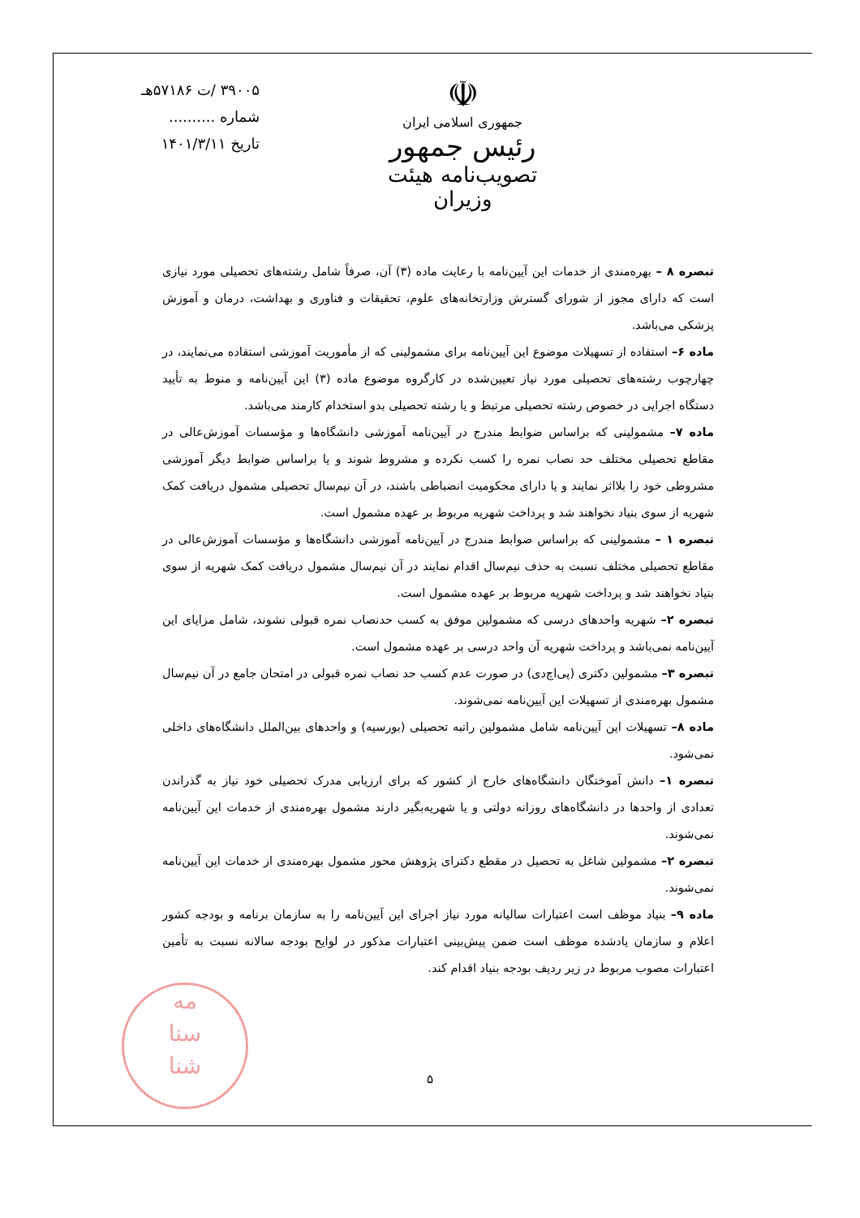۳۹۰۰۵ /ت ۵۷۱۸۶هـ
شماره ..........
تاریخ ۱۴۰۱/۳/۱۱
☫
جمهوری اسلامی ایران
رئیس جمهور
تصویب‌نامه هیئت وزیران
تبصره ۸ – بهره‌مندی از خدمات این آیین‌نامه با رعایت ماده (۳) آن، صرفاً شامل رشته‌های تحصیلی مورد نیازی است که دارای مجوز از شورای گسترش وزارتخانه‌های علوم، تحقیقات و فناوری و بهداشت، درمان و آموزش پزشکی می‌باشد.
ماده ۶– استفاده از تسهیلات موضوع این آیین‌نامه برای مشمولینی که از مأموریت آموزشی استفاده می‌نمایند، در چهارچوب رشته‌های تحصیلی مورد نیاز تعیین‌شده در کارگروه موضوع ماده (۳) این آیین‌نامه و منوط به تأیید دستگاه اجرایی در خصوص رشته تحصیلی مرتبط و یا رشته تحصیلی بدو استخدام کارمند می‌باشد.
ماده ۷– مشمولینی که براساس ضوابط مندرج در آیین‌نامه آموزشی دانشگاه‌ها و مؤسسات آموزش‌عالی در مقاطع تحصیلی مختلف حد نصاب نمره را کسب نکرده و مشروط شوند و یا براساس ضوابط دیگر آموزشی مشروطی خود را بلااثر نمایند و یا دارای محکومیت انضباطی باشند، در آن نیم‌سال تحصیلی مشمول دریافت کمک شهریه از سوی بنیاد نخواهند شد و پرداخت شهریه مربوط بر عهده مشمول است.
تبصره ۱ – مشمولینی که براساس ضوابط مندرج در آیین‌نامه آموزشی دانشگاه‌ها و مؤسسات آموزش‌عالی در مقاطع تحصیلی مختلف نسبت به حذف نیم‌سال اقدام نمایند در آن نیم‌سال مشمول دریافت کمک شهریه از سوی بنیاد نخواهند شد و پرداخت شهریه مربوط بر عهده مشمول است.
تبصره ۲– شهریه واحدهای درسی که مشمولین موفق به کسب حدنصاب نمره قبولی نشوند، شامل مزایای این آیین‌نامه نمی‌باشد و پرداخت شهریه آن واحد درسی بر عهده مشمول است.
تبصره ۳– مشمولین دکتری (پی‌اچ‌دی) در صورت عدم کسب حد نصاب نمره قبولی در امتحان جامع در آن نیم‌سال مشمول بهره‌مندی از تسهیلات این آیین‌نامه نمی‌شوند.
ماده ۸– تسهیلات این آیین‌نامه شامل مشمولین راتبه تحصیلی (بورسیه) و واحدهای بین‌الملل دانشگاه‌های داخلی نمی‌شود.
تبصره ۱– دانش آموختگان دانشگاه‌های خارج از کشور که برای ارزیابی مدرک تحصیلی خود نیاز به گذراندن تعدادی از واحدها در دانشگاه‌های روزانه دولتی و یا شهریه‌بگیر دارند مشمول بهره‌مندی از خدمات این آیین‌نامه نمی‌شوند.
تبصره ۲– مشمولین شاغل به تحصیل در مقطع دکترای پژوهش محور مشمول بهره‌مندی از خدمات این آیین‌نامه نمی‌شوند.
ماده ۹– بنیاد موظف است اعتبارات سالیانه مورد نیاز اجرای این آیین‌نامه را به سازمان برنامه و بودجه کشور اعلام و سازمان یادشده موظف است ضمن پیش‌بینی اعتبارات مذکور در لوایح بودجه سالانه نسبت به تأمین اعتبارات مصوب مربوط در زیر ردیف بودجه بنیاد اقدام کند.
مه
سنا
شنا
۵